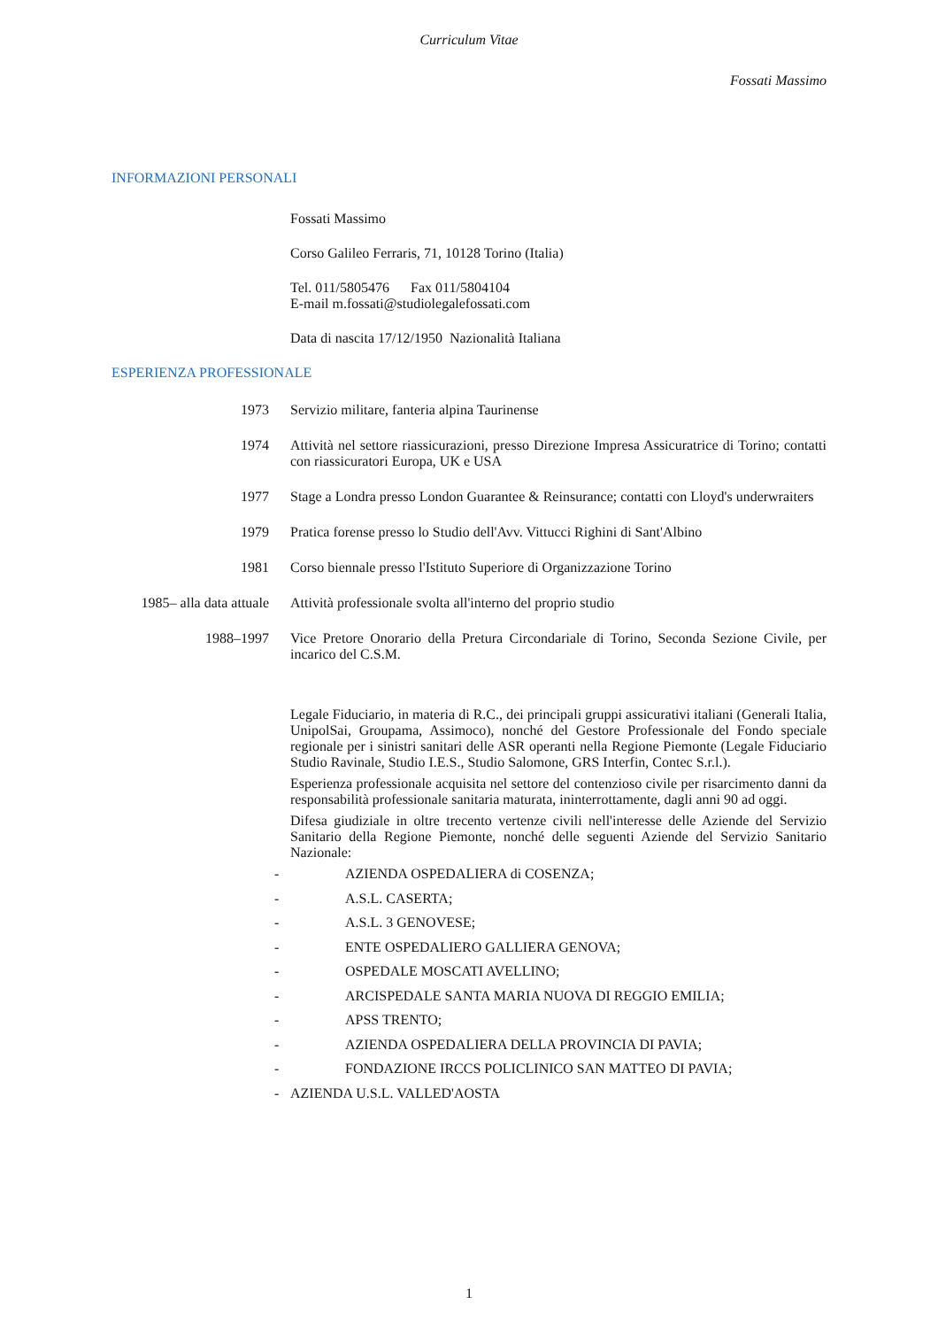Curriculum Vitae
Fossati Massimo
INFORMAZIONI PERSONALI
Fossati Massimo
Corso Galileo Ferraris, 71, 10128 Torino (Italia)
Tel. 011/5805476 Fax 011/5804104
E-mail m.fossati@studiolegalefossati.com
Data di nascita 17/12/1950 Nazionalità Italiana
ESPERIENZA PROFESSIONALE
1973 Servizio militare, fanteria alpina Taurinense
1974 Attività nel settore riassicurazioni, presso Direzione Impresa Assicuratrice di Torino; contatti con riassicuratori Europa, UK e USA
1977 Stage a Londra presso London Guarantee & Reinsurance; contatti con Lloyd's underwraiters
1979 Pratica forense presso lo Studio dell'Avv. Vittucci Righini di Sant'Albino
1981 Corso biennale presso l'Istituto Superiore di Organizzazione Torino
1985– alla data attuale
Attività professionale svolta all'interno del proprio studio
1988–1997 Vice Pretore Onorario della Pretura Circondariale di Torino, Seconda Sezione Civile, per incarico del C.S.M.
Legale Fiduciario, in materia di R.C., dei principali gruppi assicurativi italiani (Generali Italia, UnipolSai, Groupama, Assimoco), nonché del Gestore Professionale del Fondo speciale regionale per i sinistri sanitari delle ASR operanti nella Regione Piemonte (Legale Fiduciario Studio Ravinale, Studio I.E.S., Studio Salomone, GRS Interfin, Contec S.r.l.).
Esperienza professionale acquisita nel settore del contenzioso civile per risarcimento danni da responsabilità professionale sanitaria maturata, ininterrottamente, dagli anni 90 ad oggi.
Difesa giudiziale in oltre trecento vertenze civili nell'interesse delle Aziende del Servizio Sanitario della Regione Piemonte, nonché delle seguenti Aziende del Servizio Sanitario Nazionale:
- AZIENDA OSPEDALIERA di COSENZA;
- A.S.L. CASERTA;
- A.S.L. 3 GENOVESE;
- ENTE OSPEDALIERO GALLIERA GENOVA;
- OSPEDALE MOSCATI AVELLINO;
- ARCISPEDALE SANTA MARIA NUOVA DI REGGIO EMILIA;
- APSS TRENTO;
- AZIENDA OSPEDALIERA DELLA PROVINCIA DI PAVIA;
- FONDAZIONE IRCCS POLICLINICO SAN MATTEO DI PAVIA;
- AZIENDA U.S.L. VALLED'AOSTA
1